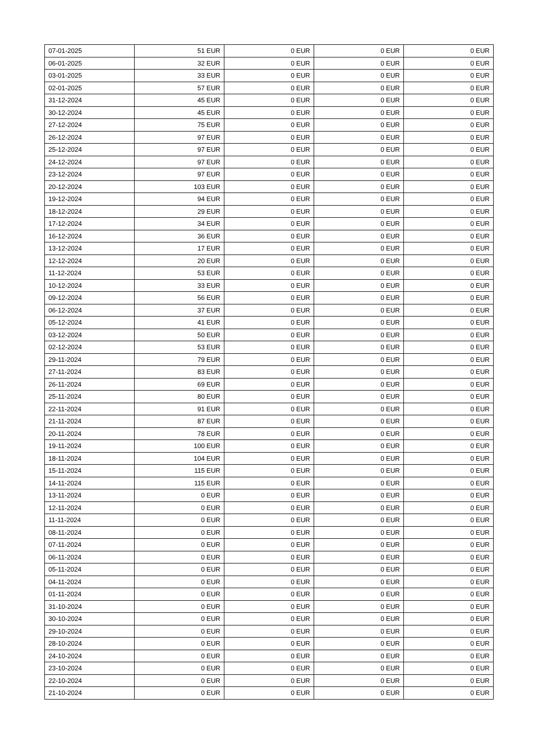| 07-01-2025 | 51 EUR | 0 EUR | 0 EUR | 0 EUR |
| 06-01-2025 | 32 EUR | 0 EUR | 0 EUR | 0 EUR |
| 03-01-2025 | 33 EUR | 0 EUR | 0 EUR | 0 EUR |
| 02-01-2025 | 57 EUR | 0 EUR | 0 EUR | 0 EUR |
| 31-12-2024 | 45 EUR | 0 EUR | 0 EUR | 0 EUR |
| 30-12-2024 | 45 EUR | 0 EUR | 0 EUR | 0 EUR |
| 27-12-2024 | 75 EUR | 0 EUR | 0 EUR | 0 EUR |
| 26-12-2024 | 97 EUR | 0 EUR | 0 EUR | 0 EUR |
| 25-12-2024 | 97 EUR | 0 EUR | 0 EUR | 0 EUR |
| 24-12-2024 | 97 EUR | 0 EUR | 0 EUR | 0 EUR |
| 23-12-2024 | 97 EUR | 0 EUR | 0 EUR | 0 EUR |
| 20-12-2024 | 103 EUR | 0 EUR | 0 EUR | 0 EUR |
| 19-12-2024 | 94 EUR | 0 EUR | 0 EUR | 0 EUR |
| 18-12-2024 | 29 EUR | 0 EUR | 0 EUR | 0 EUR |
| 17-12-2024 | 34 EUR | 0 EUR | 0 EUR | 0 EUR |
| 16-12-2024 | 36 EUR | 0 EUR | 0 EUR | 0 EUR |
| 13-12-2024 | 17 EUR | 0 EUR | 0 EUR | 0 EUR |
| 12-12-2024 | 20 EUR | 0 EUR | 0 EUR | 0 EUR |
| 11-12-2024 | 53 EUR | 0 EUR | 0 EUR | 0 EUR |
| 10-12-2024 | 33 EUR | 0 EUR | 0 EUR | 0 EUR |
| 09-12-2024 | 56 EUR | 0 EUR | 0 EUR | 0 EUR |
| 06-12-2024 | 37 EUR | 0 EUR | 0 EUR | 0 EUR |
| 05-12-2024 | 41 EUR | 0 EUR | 0 EUR | 0 EUR |
| 03-12-2024 | 50 EUR | 0 EUR | 0 EUR | 0 EUR |
| 02-12-2024 | 53 EUR | 0 EUR | 0 EUR | 0 EUR |
| 29-11-2024 | 79 EUR | 0 EUR | 0 EUR | 0 EUR |
| 27-11-2024 | 83 EUR | 0 EUR | 0 EUR | 0 EUR |
| 26-11-2024 | 69 EUR | 0 EUR | 0 EUR | 0 EUR |
| 25-11-2024 | 80 EUR | 0 EUR | 0 EUR | 0 EUR |
| 22-11-2024 | 91 EUR | 0 EUR | 0 EUR | 0 EUR |
| 21-11-2024 | 87 EUR | 0 EUR | 0 EUR | 0 EUR |
| 20-11-2024 | 78 EUR | 0 EUR | 0 EUR | 0 EUR |
| 19-11-2024 | 100 EUR | 0 EUR | 0 EUR | 0 EUR |
| 18-11-2024 | 104 EUR | 0 EUR | 0 EUR | 0 EUR |
| 15-11-2024 | 115 EUR | 0 EUR | 0 EUR | 0 EUR |
| 14-11-2024 | 115 EUR | 0 EUR | 0 EUR | 0 EUR |
| 13-11-2024 | 0 EUR | 0 EUR | 0 EUR | 0 EUR |
| 12-11-2024 | 0 EUR | 0 EUR | 0 EUR | 0 EUR |
| 11-11-2024 | 0 EUR | 0 EUR | 0 EUR | 0 EUR |
| 08-11-2024 | 0 EUR | 0 EUR | 0 EUR | 0 EUR |
| 07-11-2024 | 0 EUR | 0 EUR | 0 EUR | 0 EUR |
| 06-11-2024 | 0 EUR | 0 EUR | 0 EUR | 0 EUR |
| 05-11-2024 | 0 EUR | 0 EUR | 0 EUR | 0 EUR |
| 04-11-2024 | 0 EUR | 0 EUR | 0 EUR | 0 EUR |
| 01-11-2024 | 0 EUR | 0 EUR | 0 EUR | 0 EUR |
| 31-10-2024 | 0 EUR | 0 EUR | 0 EUR | 0 EUR |
| 30-10-2024 | 0 EUR | 0 EUR | 0 EUR | 0 EUR |
| 29-10-2024 | 0 EUR | 0 EUR | 0 EUR | 0 EUR |
| 28-10-2024 | 0 EUR | 0 EUR | 0 EUR | 0 EUR |
| 24-10-2024 | 0 EUR | 0 EUR | 0 EUR | 0 EUR |
| 23-10-2024 | 0 EUR | 0 EUR | 0 EUR | 0 EUR |
| 22-10-2024 | 0 EUR | 0 EUR | 0 EUR | 0 EUR |
| 21-10-2024 | 0 EUR | 0 EUR | 0 EUR | 0 EUR |